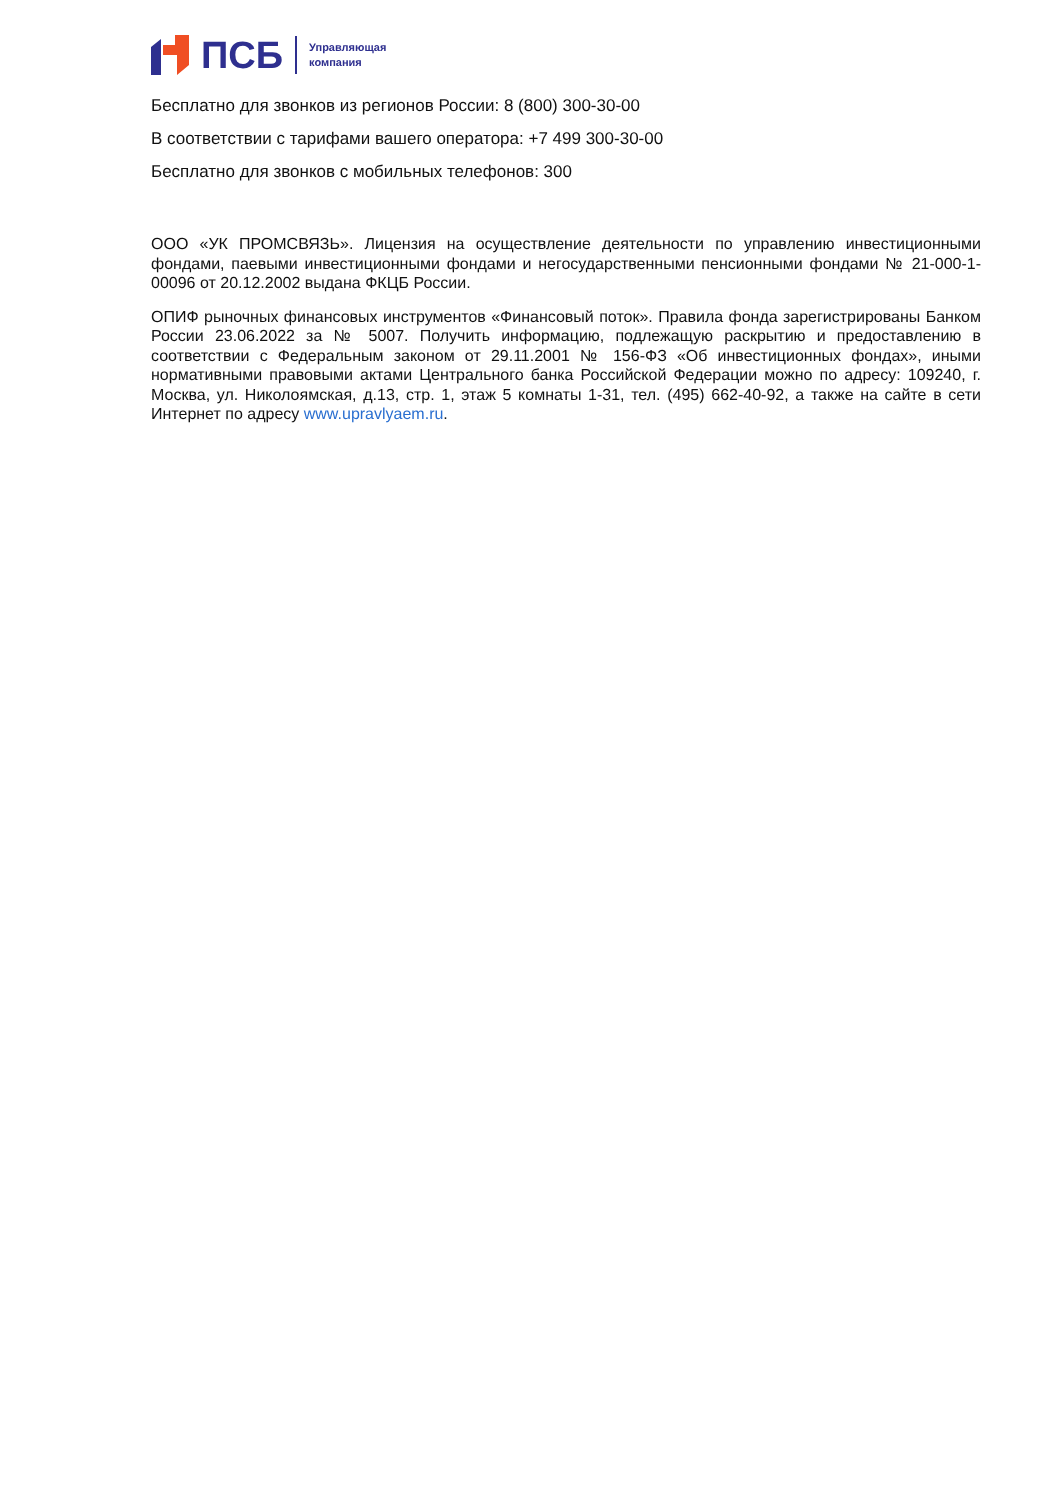ПСБ Управляющая
компания
Бесплатно для звонков из регионов России: 8 (800) 300-30-00
В соответствии с тарифами вашего оператора: +7 499 300-30-00
Бесплатно для звонков с мобильных телефонов: 300
ООО «УК ПРОМСВЯЗЬ». Лицензия на осуществление деятельности по управлению инвестиционными фондами, паевыми инвестиционными фондами и негосударственными пенсионными фондами № 21-000-1-00096 от 20.12.2002 выдана ФКЦБ России.
ОПИФ рыночных финансовых инструментов «Финансовый поток». Правила фонда зарегистрированы Банком России 23.06.2022 за № 5007. Получить информацию, подлежащую раскрытию и предоставлению в соответствии с Федеральным законом от 29.11.2001 № 156-ФЗ «Об инвестиционных фондах», иными нормативными правовыми актами Центрального банка Российской Федерации можно по адресу: 109240, г. Москва, ул. Николоямская, д.13, стр. 1, этаж 5 комнаты 1-31, тел. (495) 662-40-92, а также на сайте в сети Интернет по адресу www.upravlyaem.ru.